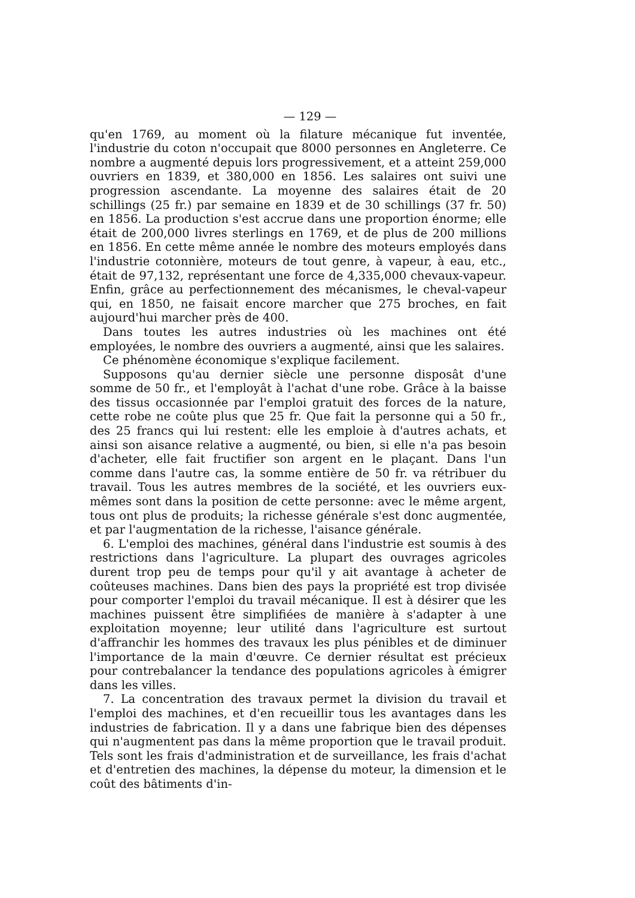— 129 —
qu'en 1769, au moment où la filature mécanique fut inventée, l'industrie du coton n'occupait que 8000 personnes en Angleterre. Ce nombre a augmenté depuis lors progressivement, et a atteint 259,000 ouvriers en 1839, et 380,000 en 1856. Les salaires ont suivi une progression ascendante. La moyenne des salaires était de 20 schillings (25 fr.) par semaine en 1839 et de 30 schillings (37 fr. 50) en 1856. La production s'est accrue dans une proportion énorme; elle était de 200,000 livres sterlings en 1769, et de plus de 200 millions en 1856. En cette même année le nombre des moteurs employés dans l'industrie cotonnière, moteurs de tout genre, à vapeur, à eau, etc., était de 97,132, représentant une force de 4,335,000 chevaux-vapeur. Enfin, grâce au perfectionnement des mécanismes, le cheval-vapeur qui, en 1850, ne faisait encore marcher que 275 broches, en fait aujourd'hui marcher près de 400.
Dans toutes les autres industries où les machines ont été employées, le nombre des ouvriers a augmenté, ainsi que les salaires.
Ce phénomène économique s'explique facilement.
Supposons qu'au dernier siècle une personne disposât d'une somme de 50 fr., et l'employât à l'achat d'une robe. Grâce à la baisse des tissus occasionnée par l'emploi gratuit des forces de la nature, cette robe ne coûte plus que 25 fr. Que fait la personne qui a 50 fr., des 25 francs qui lui restent: elle les emploie à d'autres achats, et ainsi son aisance relative a augmenté, ou bien, si elle n'a pas besoin d'acheter, elle fait fructifier son argent en le plaçant. Dans l'un comme dans l'autre cas, la somme entière de 50 fr. va rétribuer du travail. Tous les autres membres de la société, et les ouvriers eux-mêmes sont dans la position de cette personne: avec le même argent, tous ont plus de produits; la richesse générale s'est donc augmentée, et par l'augmentation de la richesse, l'aisance générale.
6. L'emploi des machines, général dans l'industrie est soumis à des restrictions dans l'agriculture. La plupart des ouvrages agricoles durent trop peu de temps pour qu'il y ait avantage à acheter de coûteuses machines. Dans bien des pays la propriété est trop divisée pour comporter l'emploi du travail mécanique. Il est à désirer que les machines puissent être simplifiées de manière à s'adapter à une exploitation moyenne; leur utilité dans l'agriculture est surtout d'affranchir les hommes des travaux les plus pénibles et de diminuer l'importance de la main d'œuvre. Ce dernier résultat est précieux pour contrebalancer la tendance des populations agricoles à émigrer dans les villes.
7. La concentration des travaux permet la division du travail et l'emploi des machines, et d'en recueillir tous les avantages dans les industries de fabrication. Il y a dans une fabrique bien des dépenses qui n'augmentent pas dans la même proportion que le travail produit. Tels sont les frais d'administration et de surveillance, les frais d'achat et d'entretien des machines, la dépense du moteur, la dimension et le coût des bâtiments d'in-